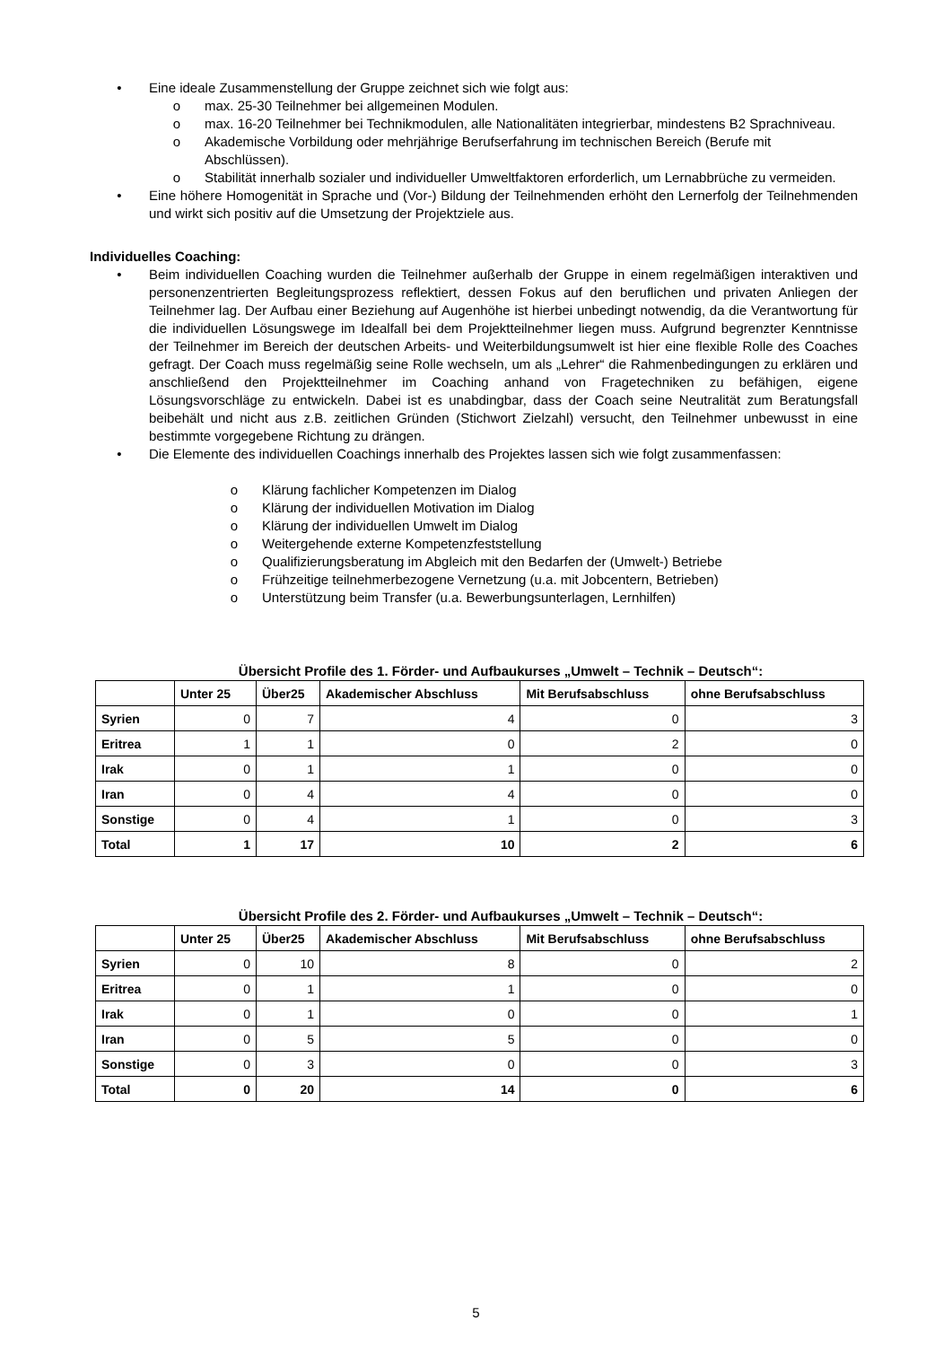• Eine ideale Zusammenstellung der Gruppe zeichnet sich wie folgt aus:
o max. 25-30 Teilnehmer bei allgemeinen Modulen.
o max. 16-20 Teilnehmer bei Technikmodulen, alle Nationalitäten integrierbar, mindestens B2 Sprachniveau.
o Akademische Vorbildung oder mehrjährige Berufserfahrung im technischen Bereich (Berufe mit Abschlüssen).
o Stabilität innerhalb sozialer und individueller Umweltfaktoren erforderlich, um Lernabbrüche zu vermeiden.
• Eine höhere Homogenität in Sprache und (Vor-) Bildung der Teilnehmenden erhöht den Lernerfolg der Teilnehmenden und wirkt sich positiv auf die Umsetzung der Projektziele aus.
Individuelles Coaching:
• Beim individuellen Coaching wurden die Teilnehmer außerhalb der Gruppe in einem regelmäßigen interaktiven und personenzentrierten Begleitungsprozess reflektiert, dessen Fokus auf den beruflichen und privaten Anliegen der Teilnehmer lag. Der Aufbau einer Beziehung auf Augenhöhe ist hierbei unbedingt notwendig, da die Verantwortung für die individuellen Lösungswege im Idealfall bei dem Projektteilnehmer liegen muss. Aufgrund begrenzter Kenntnisse der Teilnehmer im Bereich der deutschen Arbeits- und Weiterbildungsumwelt ist hier eine flexible Rolle des Coaches gefragt. Der Coach muss regelmäßig seine Rolle wechseln, um als „Lehrer“ die Rahmenbedingungen zu erklären und anschließend den Projektteilnehmer im Coaching anhand von Fragetechniken zu befähigen, eigene Lösungsvorschläge zu entwickeln. Dabei ist es unabdingbar, dass der Coach seine Neutralität zum Beratungsfall beibehält und nicht aus z.B. zeitlichen Gründen (Stichwort Zielzahl) versucht, den Teilnehmer unbewusst in eine bestimmte vorgegebene Richtung zu drängen.
• Die Elemente des individuellen Coachings innerhalb des Projektes lassen sich wie folgt zusammenfassen:
o Klärung fachlicher Kompetenzen im Dialog
o Klärung der individuellen Motivation im Dialog
o Klärung der individuellen Umwelt im Dialog
o Weitergehende externe Kompetenzfeststellung
o Qualifizierungsberatung im Abgleich mit den Bedarfen der (Umwelt-) Betriebe
o Frühzeitige teilnehmerbezogene Vernetzung (u.a. mit Jobcentern, Betrieben)
o Unterstützung beim Transfer (u.a. Bewerbungsunterlagen, Lernhilfen)
Übersicht Profile des 1. Förder- und Aufbaukurses „Umwelt – Technik – Deutsch“:
| | Unter 25 | Über25 | Akademischer Abschluss | Mit Berufsabschluss | ohne Berufsabschluss |
| --- | --- | --- | --- | --- | --- |
| Syrien | 0 | 7 | 4 | 0 | 3 |
| Eritrea | 1 | 1 | 0 | 2 | 0 |
| Irak | 0 | 1 | 1 | 0 | 0 |
| Iran | 0 | 4 | 4 | 0 | 0 |
| Sonstige | 0 | 4 | 1 | 0 | 3 |
| Total | 1 | 17 | 10 | 2 | 6 |
Übersicht Profile des 2. Förder- und Aufbaukurses „Umwelt – Technik – Deutsch“:
| | Unter 25 | Über25 | Akademischer Abschluss | Mit Berufsabschluss | ohne Berufsabschluss |
| --- | --- | --- | --- | --- | --- |
| Syrien | 0 | 10 | 8 | 0 | 2 |
| Eritrea | 0 | 1 | 1 | 0 | 0 |
| Irak | 0 | 1 | 0 | 0 | 1 |
| Iran | 0 | 5 | 5 | 0 | 0 |
| Sonstige | 0 | 3 | 0 | 0 | 3 |
| Total | 0 | 20 | 14 | 0 | 6 |
5